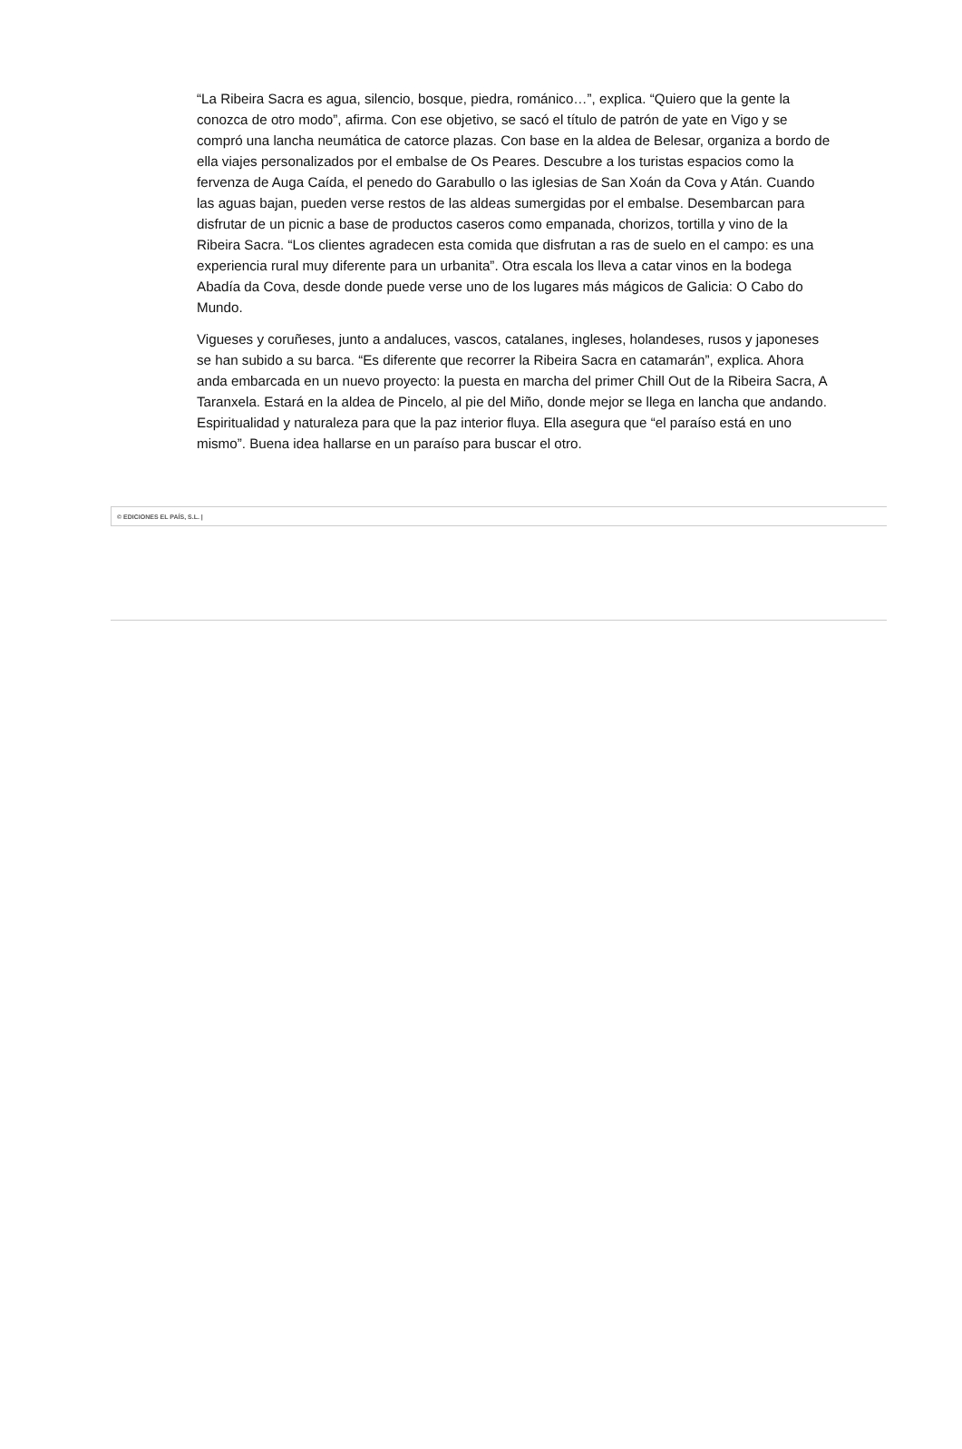“La Ribeira Sacra es agua, silencio, bosque, piedra, románico…”, explica. “Quiero que la gente la conozca de otro modo”, afirma. Con ese objetivo, se sacó el título de patrón de yate en Vigo y se compró una lancha neumática de catorce plazas. Con base en la aldea de Belesar, organiza a bordo de ella viajes personalizados por el embalse de Os Peares. Descubre a los turistas espacios como la fervenza de Auga Caída, el penedo do Garabullo o las iglesias de San Xoán da Cova y Atán. Cuando las aguas bajan, pueden verse restos de las aldeas sumergidas por el embalse. Desembarcan para disfrutar de un picnic a base de productos caseros como empanada, chorizos, tortilla y vino de la Ribeira Sacra. “Los clientes agradecen esta comida que disfrutan a ras de suelo en el campo: es una experiencia rural muy diferente para un urbanita”. Otra escala los lleva a catar vinos en la bodega Abadía da Cova, desde donde puede verse uno de los lugares más mágicos de Galicia: O Cabo do Mundo.
Vigueses y coruñeses, junto a andaluces, vascos, catalanes, ingleses, holandeses, rusos y japoneses se han subido a su barca. “Es diferente que recorrer la Ribeira Sacra en catamarán”, explica. Ahora anda embarcada en un nuevo proyecto: la puesta en marcha del primer Chill Out de la Ribeira Sacra, A Taranxela. Estará en la aldea de Pincelo, al pie del Miño, donde mejor se llega en lancha que andando. Espiritualidad y naturaleza para que la paz interior fluya. Ella asegura que “el paraíso está en uno mismo”. Buena idea hallarse en un paraíso para buscar el otro.
© EDICIONES EL PAÍS, S.L. |